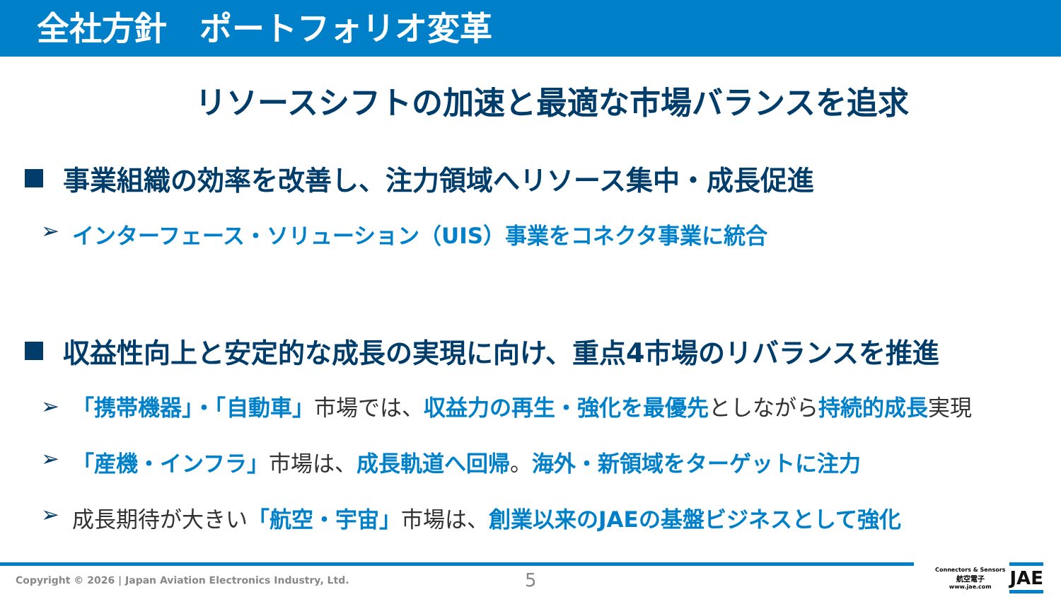全社方針　ポートフォリオ変革
リソースシフトの加速と最適な市場バランスを追求
事業組織の効率を改善し、注力領域へリソース集中・成長促進
➢ インターフェース・ソリューション（UIS）事業をコネクタ事業に統合
収益性向上と安定的な成長の実現に向け、重点4市場のリバランスを推進
➢ 「携帯機器」・「自動車」市場では、収益力の再生・強化を最優先としながら持続的成長実現
➢ 「産機・インフラ」市場は、成長軌道へ回帰。海外・新領域をターゲットに注力
➢ 成長期待が大きい「航空・宇宙」市場は、創業以来のJAEの基盤ビジネスとして強化
Copyright © 2026 | Japan Aviation Electronics Industry, Ltd.
5
Connectors & Sensors
航空電子
www.jae.com
JAE